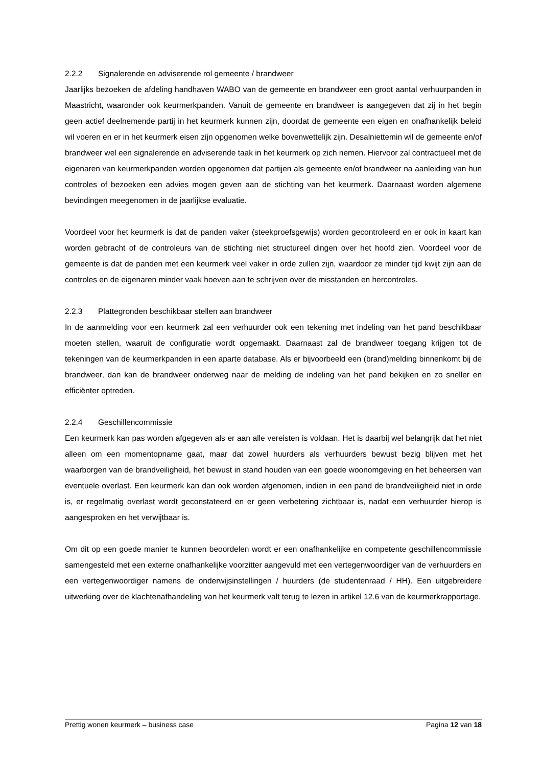2.2.2 Signalerende en adviserende rol gemeente / brandweer
Jaarlijks bezoeken de afdeling handhaven WABO van de gemeente en brandweer een groot aantal verhuurpanden in Maastricht, waaronder ook keurmerkpanden. Vanuit de gemeente en brandweer is aangegeven dat zij in het begin geen actief deelnemende partij in het keurmerk kunnen zijn, doordat de gemeente een eigen en onafhankelijk beleid wil voeren en er in het keurmerk eisen zijn opgenomen welke bovenwettelijk zijn. Desalniettemin wil de gemeente en/of brandweer wel een signalerende en adviserende taak in het keurmerk op zich nemen. Hiervoor zal contractueel met de eigenaren van keurmerkpanden worden opgenomen dat partijen als gemeente en/of brandweer na aanleiding van hun controles of bezoeken een advies mogen geven aan de stichting van het keurmerk. Daarnaast worden algemene bevindingen meegenomen in de jaarlijkse evaluatie.
Voordeel voor het keurmerk is dat de panden vaker (steekproefsgewijs) worden gecontroleerd en er ook in kaart kan worden gebracht of de controleurs van de stichting niet structureel dingen over het hoofd zien. Voordeel voor de gemeente is dat de panden met een keurmerk veel vaker in orde zullen zijn, waardoor ze minder tijd kwijt zijn aan de controles en de eigenaren minder vaak hoeven aan te schrijven over de misstanden en hercontroles.
2.2.3 Plattegronden beschikbaar stellen aan brandweer
In de aanmelding voor een keurmerk zal een verhuurder ook een tekening met indeling van het pand beschikbaar moeten stellen, waaruit de configuratie wordt opgemaakt. Daarnaast zal de brandweer toegang krijgen tot de tekeningen van de keurmerkpanden in een aparte database. Als er bijvoorbeeld een (brand)melding binnenkomt bij de brandweer, dan kan de brandweer onderweg naar de melding de indeling van het pand bekijken en zo sneller en efficiënter optreden.
2.2.4 Geschillencommissie
Een keurmerk kan pas worden afgegeven als er aan alle vereisten is voldaan. Het is daarbij wel belangrijk dat het niet alleen om een momentopname gaat, maar dat zowel huurders als verhuurders bewust bezig blijven met het waarborgen van de brandveiligheid, het bewust in stand houden van een goede woonomgeving en het beheersen van eventuele overlast. Een keurmerk kan dan ook worden afgenomen, indien in een pand de brandveiligheid niet in orde is, er regelmatig overlast wordt geconstateerd en er geen verbetering zichtbaar is, nadat een verhuurder hierop is aangesproken en het verwijtbaar is.
Om dit op een goede manier te kunnen beoordelen wordt er een onafhankelijke en competente geschillencommissie samengesteld met een externe onafhankelijke voorzitter aangevuld met een vertegenwoordiger van de verhuurders en een vertegenwoordiger namens de onderwijsinstellingen / huurders (de studentenraad / HH). Een uitgebreidere uitwerking over de klachtenafhandeling van het keurmerk valt terug te lezen in artikel 12.6 van de keurmerkrapportage.
Prettig wonen keurmerk – business case Pagina 12 van 18